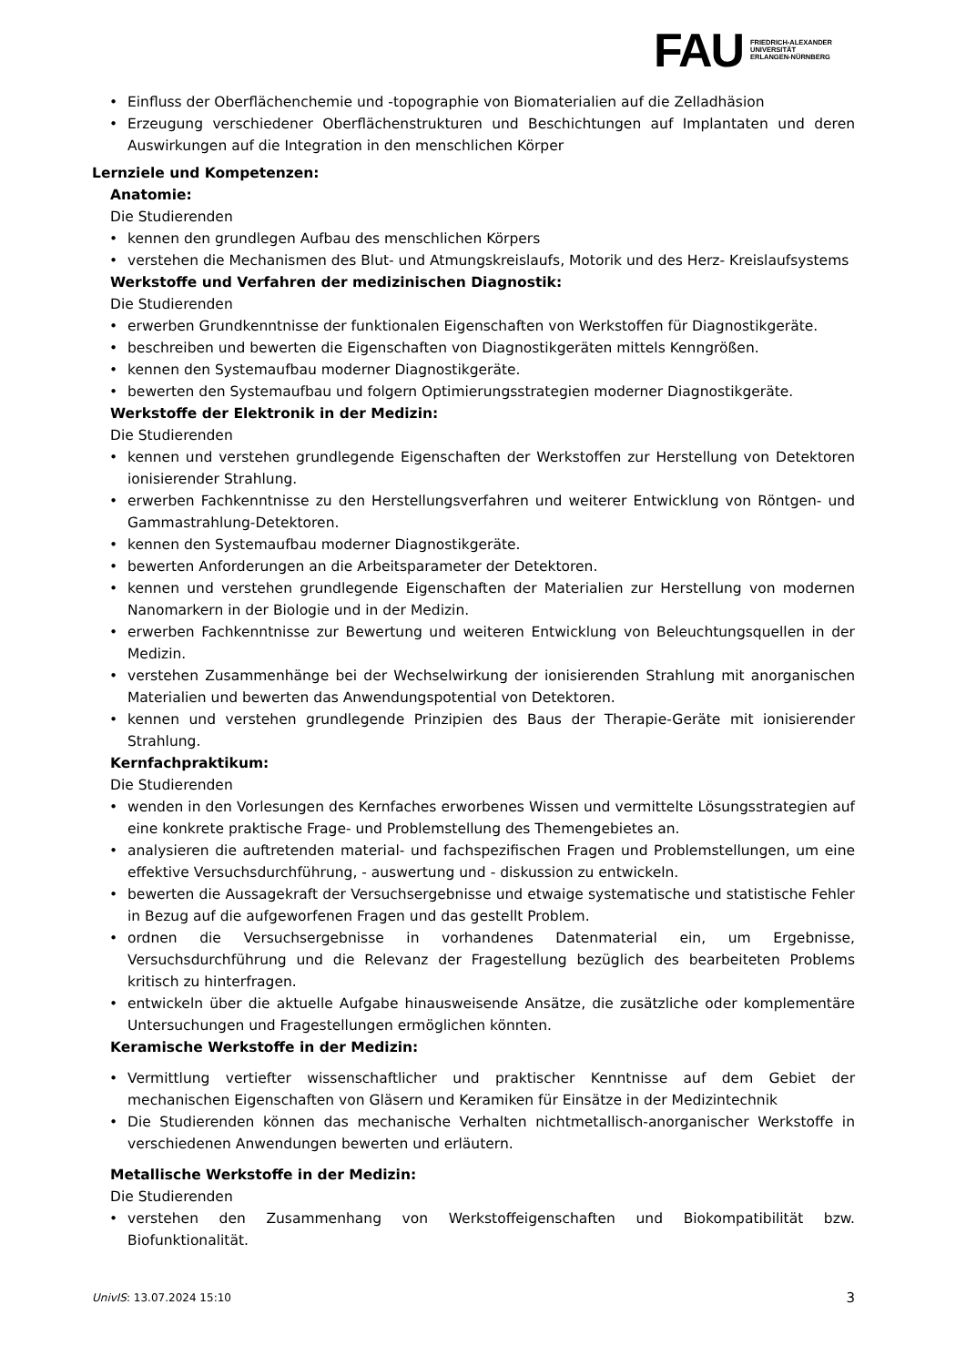FAU
FRIEDRICH-ALEXANDER
UNIVERSITÄT
ERLANGEN-NÜRNBERG
• Einfluss der Oberflächenchemie und -topographie von Biomaterialien auf die Zelladhäsion
• Erzeugung verschiedener Oberflächenstrukturen und Beschichtungen auf Implantaten und deren Auswirkungen auf die Integration in den menschlichen Körper
Lernziele und Kompetenzen:
Anatomie:
Die Studierenden
• kennen den grundlegen Aufbau des menschlichen Körpers
• verstehen die Mechanismen des Blut- und Atmungskreislaufs, Motorik und des Herz- Kreislaufsystems
Werkstoffe und Verfahren der medizinischen Diagnostik:
Die Studierenden
• erwerben Grundkenntnisse der funktionalen Eigenschaften von Werkstoffen für Diagnostikgeräte.
• beschreiben und bewerten die Eigenschaften von Diagnostikgeräten mittels Kenngrößen.
• kennen den Systemaufbau moderner Diagnostikgeräte.
• bewerten den Systemaufbau und folgern Optimierungsstrategien moderner Diagnostikgeräte.
Werkstoffe der Elektronik in der Medizin:
Die Studierenden
• kennen und verstehen grundlegende Eigenschaften der Werkstoffen zur Herstellung von Detektoren ionisierender Strahlung.
• erwerben Fachkenntnisse zu den Herstellungsverfahren und weiterer Entwicklung von Röntgen- und Gammastrahlung-Detektoren.
• kennen den Systemaufbau moderner Diagnostikgeräte.
• bewerten Anforderungen an die Arbeitsparameter der Detektoren.
• kennen und verstehen grundlegende Eigenschaften der Materialien zur Herstellung von modernen Nanomarkern in der Biologie und in der Medizin.
• erwerben Fachkenntnisse zur Bewertung und weiteren Entwicklung von Beleuchtungsquellen in der Medizin.
• verstehen Zusammenhänge bei der Wechselwirkung der ionisierenden Strahlung mit anorganischen Materialien und bewerten das Anwendungspotential von Detektoren.
• kennen und verstehen grundlegende Prinzipien des Baus der Therapie-Geräte mit ionisierender Strahlung.
Kernfachpraktikum:
Die Studierenden
• wenden in den Vorlesungen des Kernfaches erworbenes Wissen und vermittelte Lösungsstrategien auf eine konkrete praktische Frage- und Problemstellung des Themengebietes an.
• analysieren die auftretenden material- und fachspezifischen Fragen und Problemstellungen, um eine effektive Versuchsdurchführung, - auswertung und - diskussion zu entwickeln.
• bewerten die Aussagekraft der Versuchsergebnisse und etwaige systematische und statistische Fehler in Bezug auf die aufgeworfenen Fragen und das gestellt Problem.
• ordnen die Versuchsergebnisse in vorhandenes Datenmaterial ein, um Ergebnisse, Versuchsdurchführung und die Relevanz der Fragestellung bezüglich des bearbeiteten Problems kritisch zu hinterfragen.
• entwickeln über die aktuelle Aufgabe hinausweisende Ansätze, die zusätzliche oder komplementäre Untersuchungen und Fragestellungen ermöglichen könnten.
Keramische Werkstoffe in der Medizin:
• Vermittlung vertiefter wissenschaftlicher und praktischer Kenntnisse auf dem Gebiet der mechanischen Eigenschaften von Gläsern und Keramiken für Einsätze in der Medizintechnik
• Die Studierenden können das mechanische Verhalten nichtmetallisch-anorganischer Werkstoffe in verschiedenen Anwendungen bewerten und erläutern.
Metallische Werkstoffe in der Medizin:
Die Studierenden
• verstehen den Zusammenhang von Werkstoffeigenschaften und Biokompatibilität bzw. Biofunktionalität.
UnivIS: 13.07.2024 15:10 3